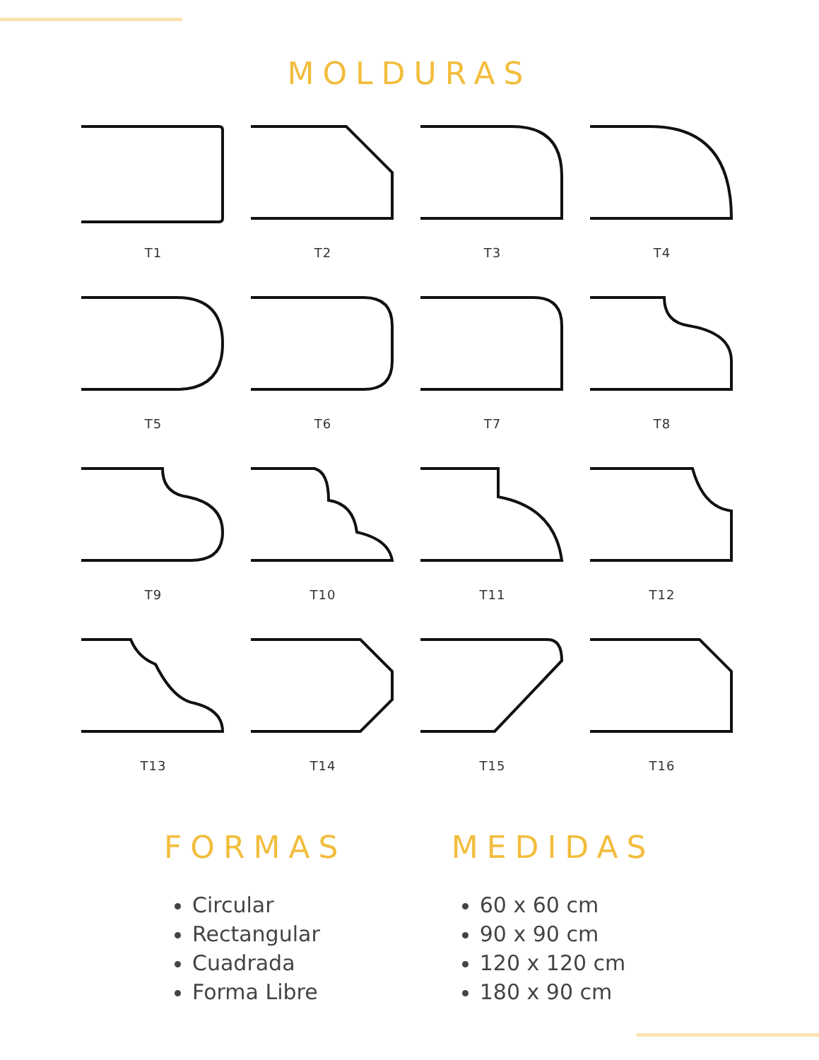MOLDURAS
T1
T2
T3
T4
T5
T6
T7
T8
T9
T10
T11
T12
T13
T14
T15
T16
FORMAS
Circular
Rectangular
Cuadrada
Forma Libre
MEDIDAS
60 x 60 cm
90 x 90 cm
120 x 120 cm
180 x 90 cm